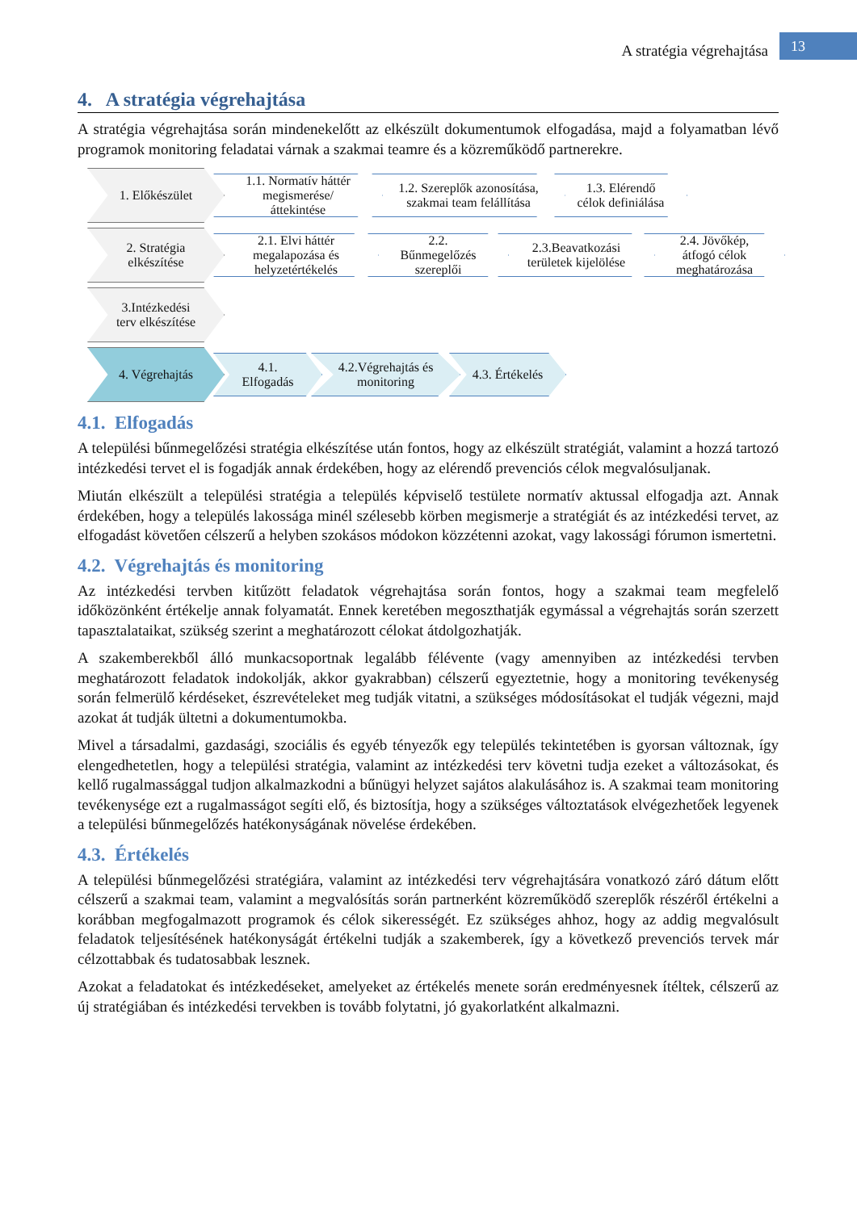A stratégia végrehajtása
13
4. A stratégia végrehajtása
A stratégia végrehajtása során mindenekelőtt az elkészült dokumentumok elfogadása, majd a folyamatban lévő programok monitoring feladatai várnak a szakmai teamre és a közreműködő partnerekre.
1. Előkészület
1.1. Normatív háttér megismerése/ áttekintése
1.2. Szereplők azonosítása, szakmai team felállítása
1.3. Elérendő célok definiálása
2. Stratégia elkészítése
2.1. Elvi háttér megalapozása és helyzetértékelés
2.2. Bűnmegelőzés szereplői
2.3.Beavatkozási területek kijelölése
2.4. Jövőkép, átfogó célok meghatározása
3.Intézkedési terv elkészítése
4. Végrehajtás
4.1. Elfogadás
4.2.Végrehajtás és monitoring
4.3. Értékelés
4.1. Elfogadás
A települési bűnmegelőzési stratégia elkészítése után fontos, hogy az elkészült stratégiát, valamint a hozzá tartozó intézkedési tervet el is fogadják annak érdekében, hogy az elérendő prevenciós célok megvalósuljanak.
Miután elkészült a települési stratégia a település képviselő testülete normatív aktussal elfogadja azt. Annak érdekében, hogy a település lakossága minél szélesebb körben megismerje a stratégiát és az intézkedési tervet, az elfogadást követően célszerű a helyben szokásos módokon közzétenni azokat, vagy lakossági fórumon ismertetni.
4.2. Végrehajtás és monitoring
Az intézkedési tervben kitűzött feladatok végrehajtása során fontos, hogy a szakmai team megfelelő időközönként értékelje annak folyamatát. Ennek keretében megoszthatják egymással a végrehajtás során szerzett tapasztalataikat, szükség szerint a meghatározott célokat átdolgozhatják.
A szakemberekből álló munkacsoportnak legalább félévente (vagy amennyiben az intézkedési tervben meghatározott feladatok indokolják, akkor gyakrabban) célszerű egyeztetnie, hogy a monitoring tevékenység során felmerülő kérdéseket, észrevételeket meg tudják vitatni, a szükséges módosításokat el tudják végezni, majd azokat át tudják ültetni a dokumentumokba.
Mivel a társadalmi, gazdasági, szociális és egyéb tényezők egy település tekintetében is gyorsan változnak, így elengedhetetlen, hogy a települési stratégia, valamint az intézkedési terv követni tudja ezeket a változásokat, és kellő rugalmassággal tudjon alkalmazkodni a bűnügyi helyzet sajátos alakulásához is. A szakmai team monitoring tevékenysége ezt a rugalmasságot segíti elő, és biztosítja, hogy a szükséges változtatások elvégezhetőek legyenek a települési bűnmegelőzés hatékonyságának növelése érdekében.
4.3. Értékelés
A települési bűnmegelőzési stratégiára, valamint az intézkedési terv végrehajtására vonatkozó záró dátum előtt célszerű a szakmai team, valamint a megvalósítás során partnerként közreműködő szereplők részéről értékelni a korábban megfogalmazott programok és célok sikerességét. Ez szükséges ahhoz, hogy az addig megvalósult feladatok teljesítésének hatékonyságát értékelni tudják a szakemberek, így a következő prevenciós tervek már célzottabbak és tudatosabbak lesznek.
Azokat a feladatokat és intézkedéseket, amelyeket az értékelés menete során eredményesnek ítéltek, célszerű az új stratégiában és intézkedési tervekben is tovább folytatni, jó gyakorlatként alkalmazni.